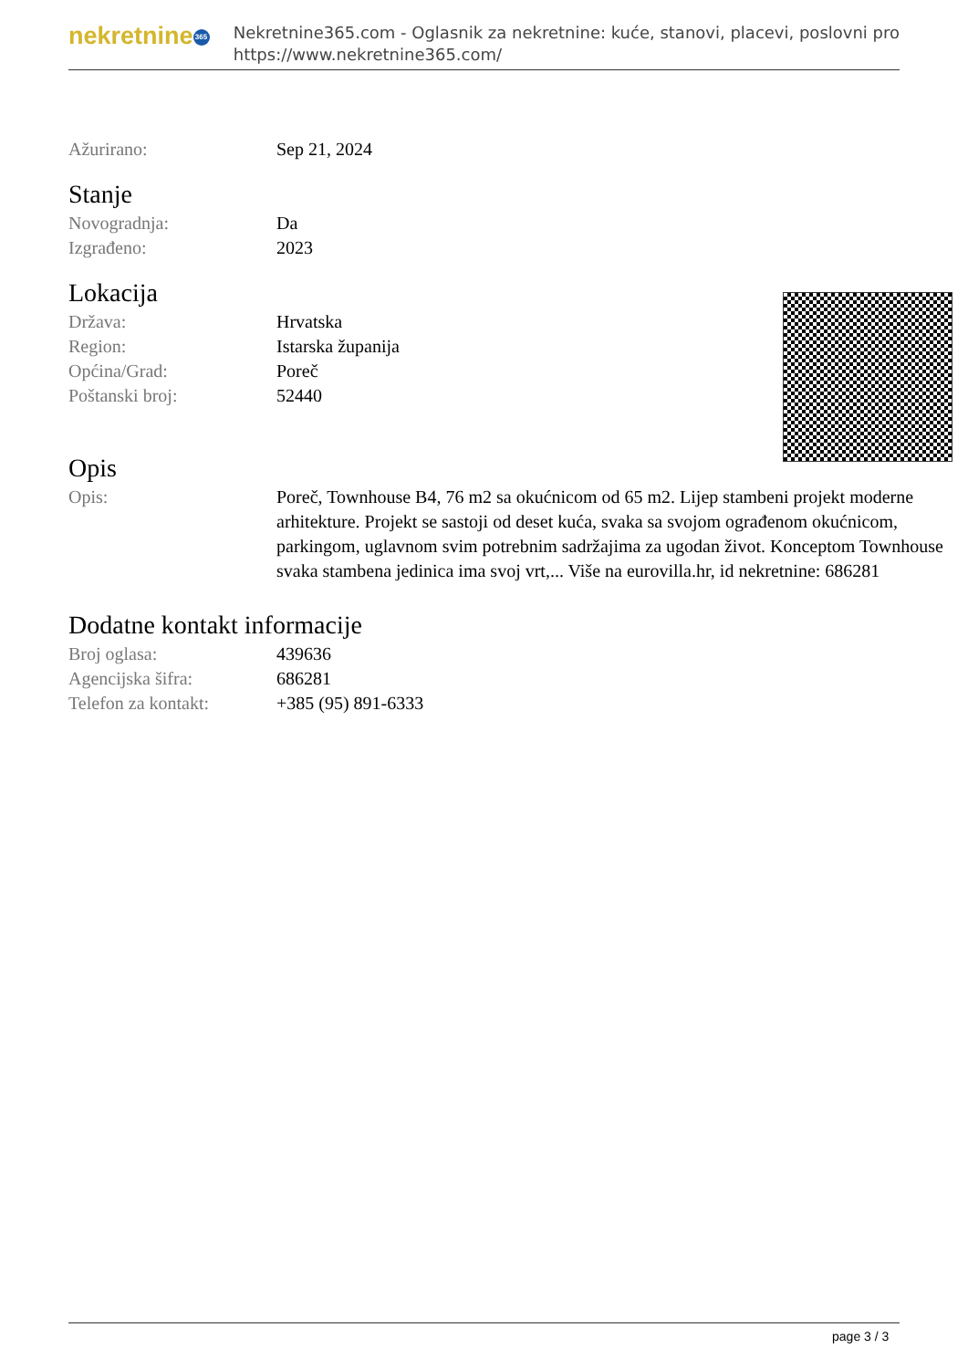nekretnine 365
Nekretnine365.com - Oglasnik za nekretnine: kuće, stanovi, placevi, poslovni pro
https://www.nekretnine365.com/
| Ažurirano: | Sep 21, 2024 |
Stanje
| Novogradnja: | Da |
| Izgrađeno: | 2023 |
Lokacija
| Država: | Hrvatska |
| Region: | Istarska županija |
| Općina/Grad: | Poreč |
| Poštanski broj: | 52440 |
Opis
| Opis: | Poreč, Townhouse B4, 76 m2 sa okućnicom od 65 m2. Lijep stambeni projekt moderne arhitekture. Projekt se sastoji od deset kuća, svaka sa svojom ograđenom okućnicom, parkingom, uglavnom svim potrebnim sadržajima za ugodan život. Konceptom Townhouse svaka stambena jedinica ima svoj vrt,... Više na eurovilla.hr, id nekretnine: 686281 |
Dodatne kontakt informacije
| Broj oglasa: | 439636 |
| Agencijska šifra: | 686281 |
| Telefon za kontakt: | +385 (95) 891-6333 |
page 3 / 3